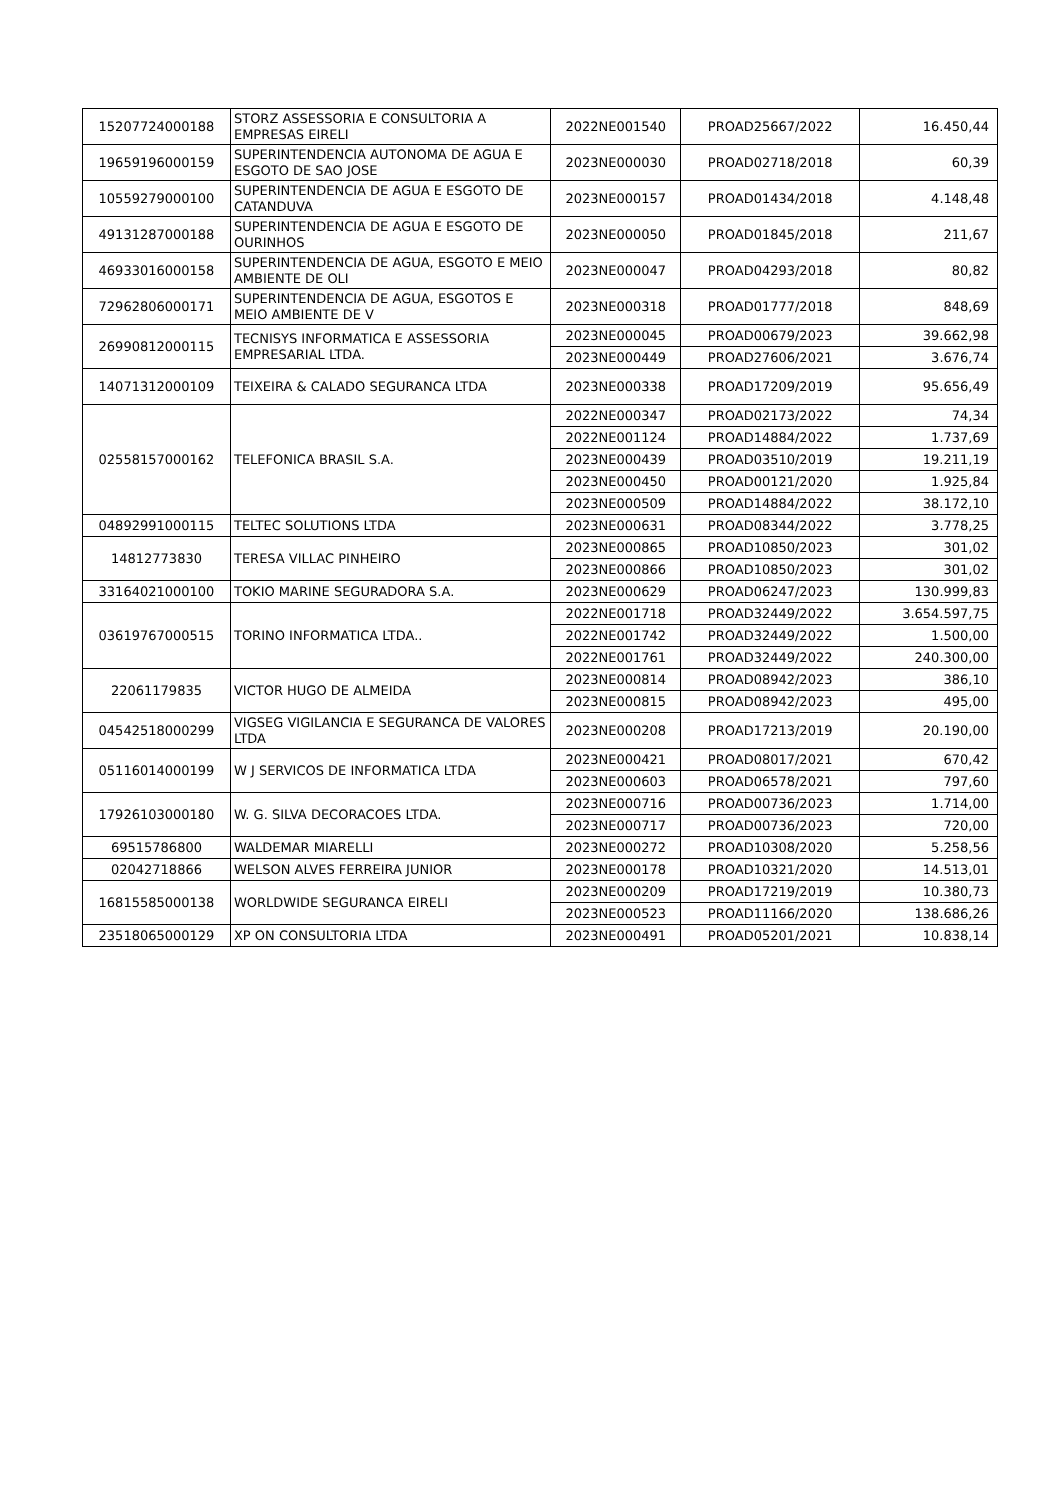| 15207724000188 | STORZ ASSESSORIA E CONSULTORIA A EMPRESAS EIRELI | 2022NE001540 | PROAD25667/2022 | 16.450,44 |
| 19659196000159 | SUPERINTENDENCIA AUTONOMA DE AGUA E ESGOTO DE SAO JOSE | 2023NE000030 | PROAD02718/2018 | 60,39 |
| 10559279000100 | SUPERINTENDENCIA DE AGUA E ESGOTO DE CATANDUVA | 2023NE000157 | PROAD01434/2018 | 4.148,48 |
| 49131287000188 | SUPERINTENDENCIA DE AGUA E ESGOTO DE OURINHOS | 2023NE000050 | PROAD01845/2018 | 211,67 |
| 46933016000158 | SUPERINTENDENCIA DE AGUA, ESGOTO E MEIO AMBIENTE DE OLI | 2023NE000047 | PROAD04293/2018 | 80,82 |
| 72962806000171 | SUPERINTENDENCIA DE AGUA, ESGOTOS E MEIO AMBIENTE DE V | 2023NE000318 | PROAD01777/2018 | 848,69 |
| 26990812000115 | TECNISYS INFORMATICA E ASSESSORIA EMPRESARIAL LTDA. | 2023NE000045 | PROAD00679/2023 | 39.662,98 |
| | | 2023NE000449 | PROAD27606/2021 | 3.676,74 |
| 14071312000109 | TEIXEIRA & CALADO SEGURANCA LTDA | 2023NE000338 | PROAD17209/2019 | 95.656,49 |
| 02558157000162 | TELEFONICA BRASIL S.A. | 2022NE000347 | PROAD02173/2022 | 74,34 |
| | | 2022NE001124 | PROAD14884/2022 | 1.737,69 |
| | | 2023NE000439 | PROAD03510/2019 | 19.211,19 |
| | | 2023NE000450 | PROAD00121/2020 | 1.925,84 |
| | | 2023NE000509 | PROAD14884/2022 | 38.172,10 |
| 04892991000115 | TELTEC SOLUTIONS LTDA | 2023NE000631 | PROAD08344/2022 | 3.778,25 |
| 14812773830 | TERESA VILLAC PINHEIRO | 2023NE000865 | PROAD10850/2023 | 301,02 |
| | | 2023NE000866 | PROAD10850/2023 | 301,02 |
| 33164021000100 | TOKIO MARINE SEGURADORA S.A. | 2023NE000629 | PROAD06247/2023 | 130.999,83 |
| 03619767000515 | TORINO INFORMATICA LTDA.. | 2022NE001718 | PROAD32449/2022 | 3.654.597,75 |
| | | 2022NE001742 | PROAD32449/2022 | 1.500,00 |
| | | 2022NE001761 | PROAD32449/2022 | 240.300,00 |
| 22061179835 | VICTOR HUGO DE ALMEIDA | 2023NE000814 | PROAD08942/2023 | 386,10 |
| | | 2023NE000815 | PROAD08942/2023 | 495,00 |
| 04542518000299 | VIGSEG VIGILANCIA E SEGURANCA DE VALORES LTDA | 2023NE000208 | PROAD17213/2019 | 20.190,00 |
| 05116014000199 | W J SERVICOS DE INFORMATICA LTDA | 2023NE000421 | PROAD08017/2021 | 670,42 |
| | | 2023NE000603 | PROAD06578/2021 | 797,60 |
| 17926103000180 | W. G. SILVA DECORACOES LTDA. | 2023NE000716 | PROAD00736/2023 | 1.714,00 |
| | | 2023NE000717 | PROAD00736/2023 | 720,00 |
| 69515786800 | WALDEMAR MIARELLI | 2023NE000272 | PROAD10308/2020 | 5.258,56 |
| 02042718866 | WELSON ALVES FERREIRA JUNIOR | 2023NE000178 | PROAD10321/2020 | 14.513,01 |
| 16815585000138 | WORLDWIDE SEGURANCA EIRELI | 2023NE000209 | PROAD17219/2019 | 10.380,73 |
| | | 2023NE000523 | PROAD11166/2020 | 138.686,26 |
| 23518065000129 | XP ON CONSULTORIA LTDA | 2023NE000491 | PROAD05201/2021 | 10.838,14 |